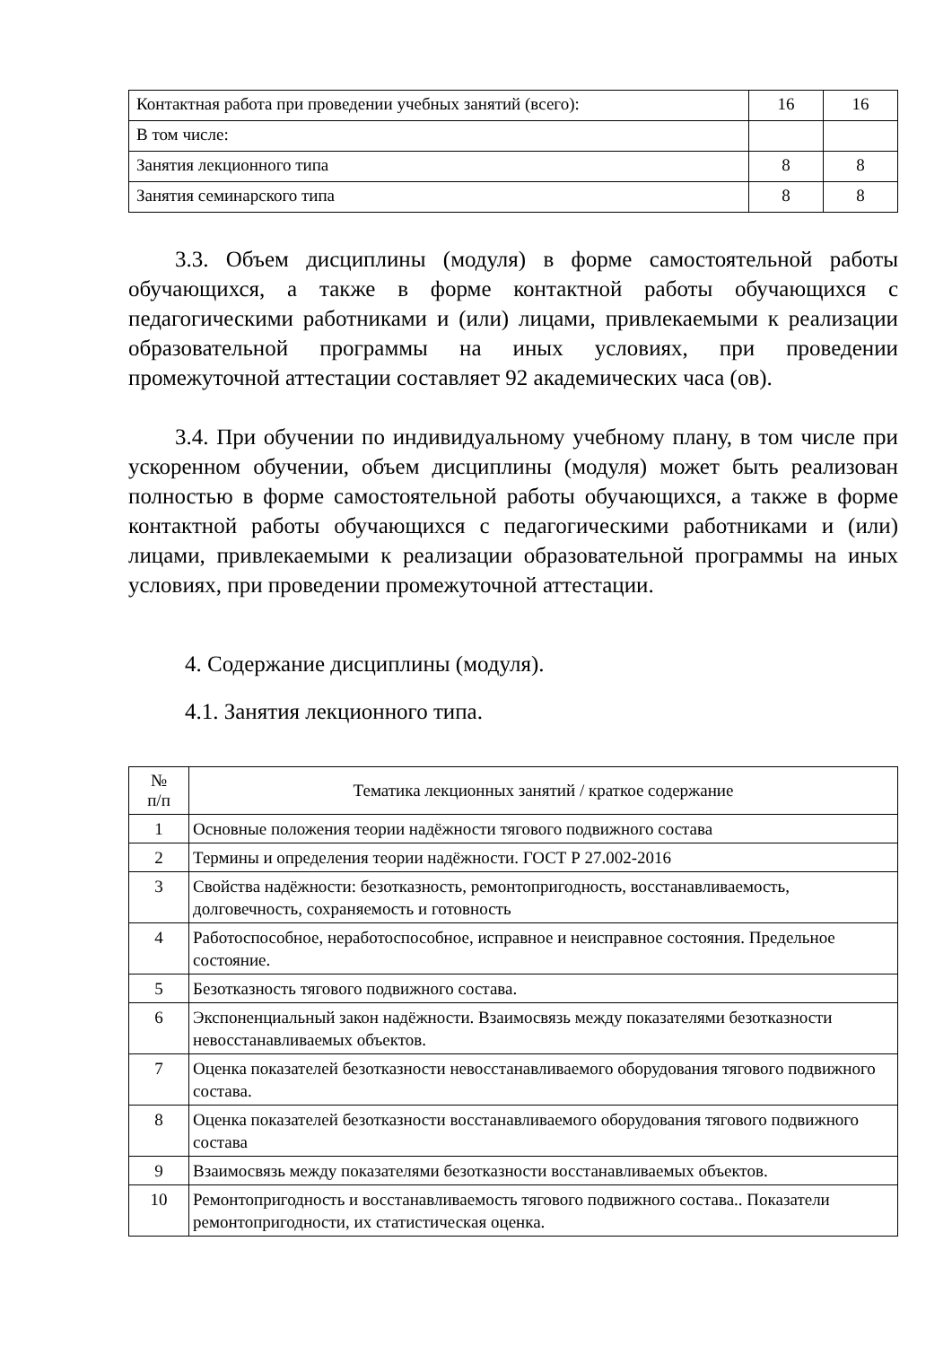| Контактная работа при проведении учебных занятий (всего): | 16 | 16 |
| В том числе: | | |
| Занятия лекционного типа | 8 | 8 |
| Занятия семинарского типа | 8 | 8 |
3.3. Объем дисциплины (модуля) в форме самостоятельной работы обучающихся, а также в форме контактной работы обучающихся с педагогическими работниками и (или) лицами, привлекаемыми к реализации образовательной программы на иных условиях, при проведении промежуточной аттестации составляет 92 академических часа (ов).
3.4. При обучении по индивидуальному учебному плану, в том числе при ускоренном обучении, объем дисциплины (модуля) может быть реализован полностью в форме самостоятельной работы обучающихся, а также в форме контактной работы обучающихся с педагогическими работниками и (или) лицами, привлекаемыми к реализации образовательной программы на иных условиях, при проведении промежуточной аттестации.
4. Содержание дисциплины (модуля).
4.1. Занятия лекционного типа.
| № п/п | Тематика лекционных занятий / краткое содержание |
| --- | --- |
| 1 | Основные положения теории надёжности тягового подвижного состава |
| 2 | Термины и определения теории надёжности. ГОСТ Р 27.002-2016 |
| 3 | Свойства надёжности: безотказность, ремонтопригодность, восстанавливаемость, долговечность, сохраняемость и готовность |
| 4 | Работоспособное, неработоспособное, исправное и неисправное состояния. Предельное состояние. |
| 5 | Безотказность тягового подвижного состава. |
| 6 | Экспоненциальный закон надёжности. Взаимосвязь между показателями безотказности невосстанавливаемых объектов. |
| 7 | Оценка показателей безотказности невосстанавливаемого оборудования тягового подвижного состава. |
| 8 | Оценка показателей безотказности восстанавливаемого оборудования тягового подвижного состава |
| 9 | Взаимосвязь между показателями безотказности восстанавливаемых объектов. |
| 10 | Ремонтопригодность и восстанавливаемость тягового подвижного состава.. Показатели ремонтопригодности, их статистическая оценка. |